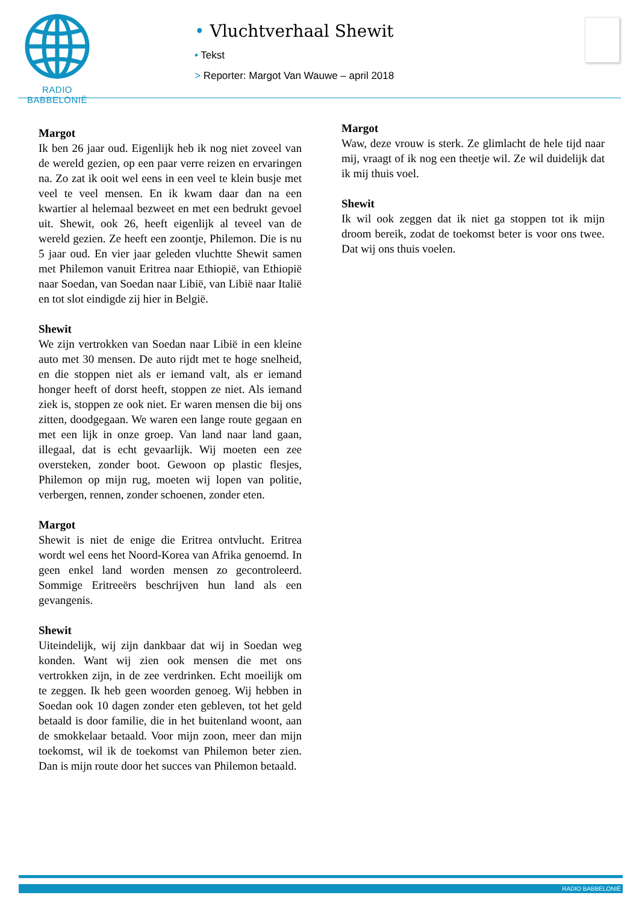RADIO BABBELONIË
• Vluchtverhaal Shewit
• Tekst
> Reporter: Margot Van Wauwe – april 2018
Margot
Ik ben 26 jaar oud. Eigenlijk heb ik nog niet zoveel van de wereld gezien, op een paar verre reizen en ervaringen na. Zo zat ik ooit wel eens in een veel te klein busje met veel te veel mensen. En ik kwam daar dan na een kwartier al helemaal bezweet en met een bedrukt gevoel uit. Shewit, ook 26, heeft eigenlijk al teveel van de wereld gezien. Ze heeft een zoontje, Philemon. Die is nu 5 jaar oud. En vier jaar geleden vluchtte Shewit samen met Philemon vanuit Eritrea naar Ethiopië, van Ethiopië naar Soedan, van Soedan naar Libië, van Libië naar Italië en tot slot eindigde zij hier in België.
Shewit
We zijn vertrokken van Soedan naar Libië in een kleine auto met 30 mensen. De auto rijdt met te hoge snelheid, en die stoppen niet als er iemand valt, als er iemand honger heeft of dorst heeft, stoppen ze niet. Als iemand ziek is, stoppen ze ook niet. Er waren mensen die bij ons zitten, doodgegaan. We waren een lange route gegaan en met een lijk in onze groep. Van land naar land gaan, illegaal, dat is echt gevaarlijk. Wij moeten een zee oversteken, zonder boot. Gewoon op plastic flesjes, Philemon op mijn rug, moeten wij lopen van politie, verbergen, rennen, zonder schoenen, zonder eten.
Margot
Shewit is niet de enige die Eritrea ontvlucht. Eritrea wordt wel eens het Noord-Korea van Afrika genoemd. In geen enkel land worden mensen zo gecontroleerd. Sommige Eritreeërs beschrijven hun land als een gevangenis.
Shewit
Uiteindelijk, wij zijn dankbaar dat wij in Soedan weg konden. Want wij zien ook mensen die met ons vertrokken zijn, in de zee verdrinken. Echt moeilijk om te zeggen. Ik heb geen woorden genoeg. Wij hebben in Soedan ook 10 dagen zonder eten gebleven, tot het geld betaald is door familie, die in het buitenland woont, aan de smokkelaar betaald. Voor mijn zoon, meer dan mijn toekomst, wil ik de toekomst van Philemon beter zien. Dan is mijn route door het succes van Philemon betaald.
Margot
Waw, deze vrouw is sterk. Ze glimlacht de hele tijd naar mij, vraagt of ik nog een theetje wil. Ze wil duidelijk dat ik mij thuis voel.
Shewit
Ik wil ook zeggen dat ik niet ga stoppen tot ik mijn droom bereik, zodat de toekomst beter is voor ons twee. Dat wij ons thuis voelen.
RADIO BABBELONIË